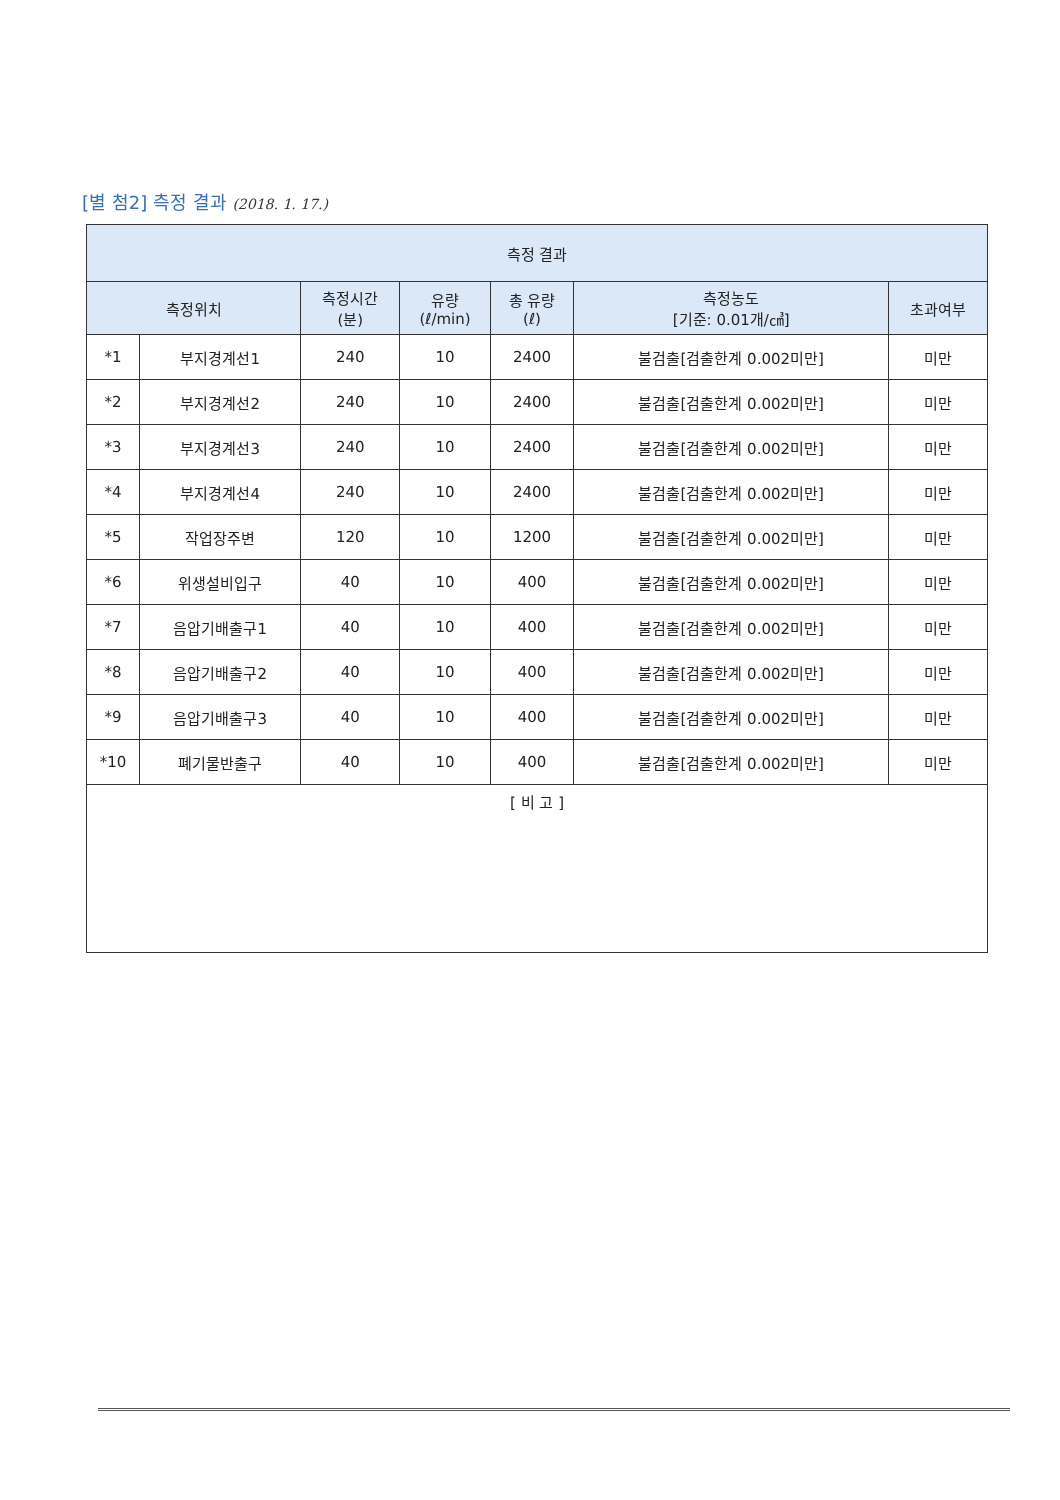[별 첨2] 측정 결과 (2018. 1. 17.)
| 측정 결과 | | | | | | |
| --- | --- | --- | --- | --- | --- | --- |
| 측정위치 | | 측정시간 (분) | 유량 (ℓ/min) | 총 유량 (ℓ) | 측정농도 [기준: 0.01개/㎤] | 초과여부 |
| *1 | 부지경계선1 | 240 | 10 | 2400 | 불검출[검출한계 0.002미만] | 미만 |
| *2 | 부지경계선2 | 240 | 10 | 2400 | 불검출[검출한계 0.002미만] | 미만 |
| *3 | 부지경계선3 | 240 | 10 | 2400 | 불검출[검출한계 0.002미만] | 미만 |
| *4 | 부지경계선4 | 240 | 10 | 2400 | 불검출[검출한계 0.002미만] | 미만 |
| *5 | 작업장주변 | 120 | 10 | 1200 | 불검출[검출한계 0.002미만] | 미만 |
| *6 | 위생설비입구 | 40 | 10 | 400 | 불검출[검출한계 0.002미만] | 미만 |
| *7 | 음압기배출구1 | 40 | 10 | 400 | 불검출[검출한계 0.002미만] | 미만 |
| *8 | 음압기배출구2 | 40 | 10 | 400 | 불검출[검출한계 0.002미만] | 미만 |
| *9 | 음압기배출구3 | 40 | 10 | 400 | 불검출[검출한계 0.002미만] | 미만 |
| *10 | 폐기물반출구 | 40 | 10 | 400 | 불검출[검출한계 0.002미만] | 미만 |
| [ 비 고 ] | | | | | | |